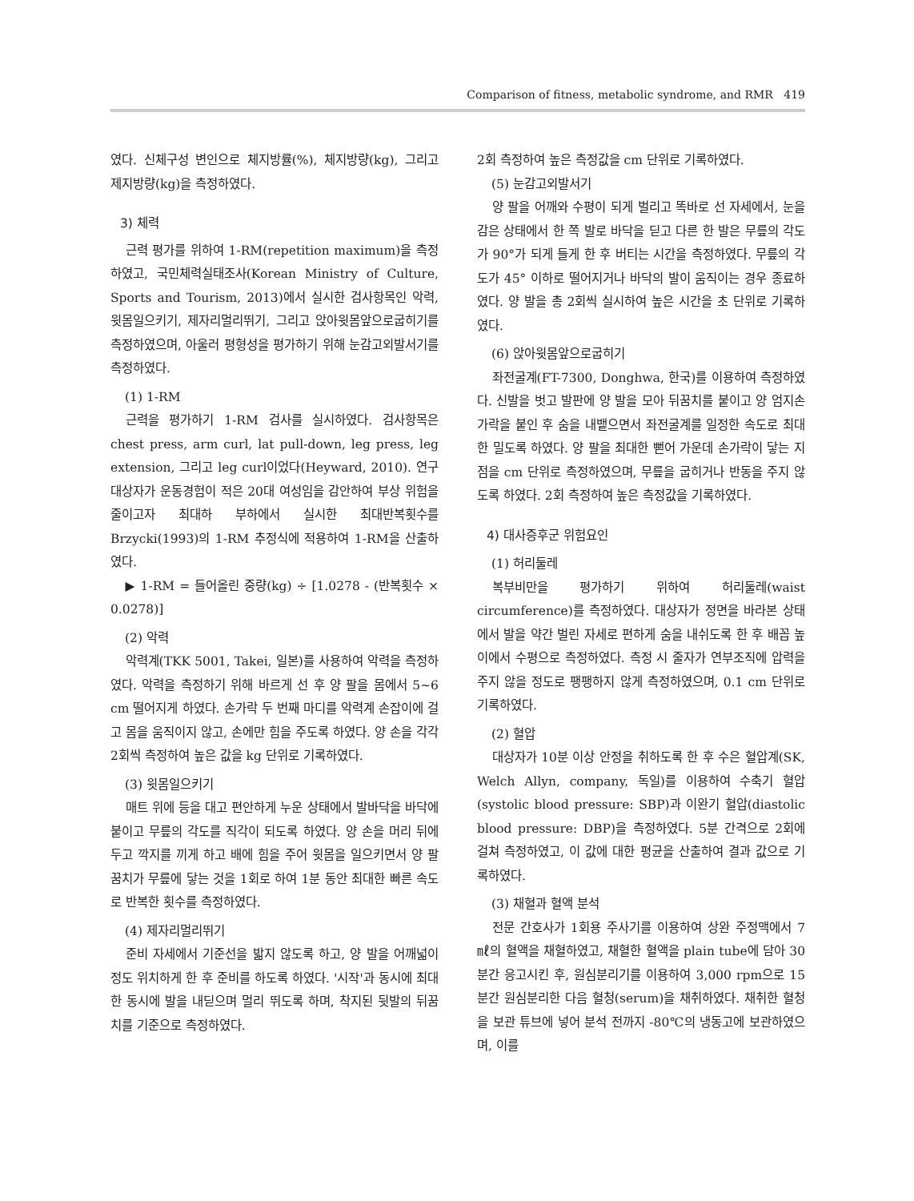Comparison of fitness, metabolic syndrome, and RMR 419
였다. 신체구성 변인으로 체지방률(%), 체지방량(kg), 그리고 제지방량(kg)을 측정하였다.
3) 체력
근력 평가를 위하여 1-RM(repetition maximum)을 측정하였고, 국민체력실태조사(Korean Ministry of Culture, Sports and Tourism, 2013)에서 실시한 검사항목인 악력, 윗몸일으키기, 제자리멀리뛰기, 그리고 앉아윗몸앞으로굽히기를 측정하였으며, 아울러 평형성을 평가하기 위해 눈감고외발서기를 측정하였다.
(1) 1-RM
근력을 평가하기 1-RM 검사를 실시하였다. 검사항목은 chest press, arm curl, lat pull-down, leg press, leg extension, 그리고 leg curl이었다(Heyward, 2010). 연구 대상자가 운동경험이 적은 20대 여성임을 감안하여 부상 위험을 줄이고자 최대하 부하에서 실시한 최대반복횟수를 Brzycki(1993)의 1-RM 추정식에 적용하여 1-RM을 산출하였다.
▶ 1-RM = 들어올린 중량(kg) ÷ [1.0278 - (반복횟수 × 0.0278)]
(2) 악력
악력계(TKK 5001, Takei, 일본)를 사용하여 악력을 측정하였다. 악력을 측정하기 위해 바르게 선 후 양 팔을 몸에서 5~6 cm 떨어지게 하였다. 손가락 두 번째 마디를 악력계 손잡이에 걸고 몸을 움직이지 않고, 손에만 힘을 주도록 하였다. 양 손을 각각 2회씩 측정하여 높은 값을 kg 단위로 기록하였다.
(3) 윗몸일으키기
매트 위에 등을 대고 편안하게 누운 상태에서 발바닥을 바닥에 붙이고 무릎의 각도를 직각이 되도록 하였다. 양 손을 머리 뒤에 두고 깍지를 끼게 하고 배에 힘을 주어 윗몸을 일으키면서 양 팔꿈치가 무릎에 닿는 것을 1회로 하여 1분 동안 최대한 빠른 속도로 반복한 횟수를 측정하였다.
(4) 제자리멀리뛰기
준비 자세에서 기준선을 밟지 않도록 하고, 양 발을 어깨넓이 정도 위치하게 한 후 준비를 하도록 하였다. '시작'과 동시에 최대한 동시에 발을 내딛으며 멀리 뛰도록 하며, 착지된 뒷발의 뒤꿈치를 기준으로 측정하였다.
2회 측정하여 높은 측정값을 cm 단위로 기록하였다.
(5) 눈감고외발서기
양 팔을 어깨와 수평이 되게 벌리고 똑바로 선 자세에서, 눈을 감은 상태에서 한 쪽 발로 바닥을 딛고 다른 한 발은 무릎의 각도가 90°가 되게 들게 한 후 버티는 시간을 측정하였다. 무릎의 각도가 45° 이하로 떨어지거나 바닥의 발이 움직이는 경우 종료하였다. 양 발을 총 2회씩 실시하여 높은 시간을 초 단위로 기록하였다.
(6) 앉아윗몸앞으로굽히기
좌전굴계(FT-7300, Donghwa, 한국)를 이용하여 측정하였다. 신발을 벗고 발판에 양 발을 모아 뒤꿈치를 붙이고 양 엄지손가락을 붙인 후 숨을 내뱉으면서 좌전굴계를 일정한 속도로 최대한 밀도록 하였다. 양 팔을 최대한 뻗어 가운데 손가락이 닿는 지점을 cm 단위로 측정하였으며, 무릎을 굽히거나 반동을 주지 않도록 하였다. 2회 측정하여 높은 측정값을 기록하였다.
4) 대사증후군 위험요인
(1) 허리둘레
복부비만을 평가하기 위하여 허리둘레(waist circumference)를 측정하였다. 대상자가 정면을 바라본 상태에서 발을 약간 벌린 자세로 편하게 숨을 내쉬도록 한 후 배꼽 높이에서 수평으로 측정하였다. 측정 시 줄자가 연부조직에 압력을 주지 않을 정도로 팽팽하지 않게 측정하였으며, 0.1 cm 단위로 기록하였다.
(2) 혈압
대상자가 10분 이상 안정을 취하도록 한 후 수은 혈압계(SK, Welch Allyn, company, 독일)를 이용하여 수축기 혈압(systolic blood pressure: SBP)과 이완기 혈압(diastolic blood pressure: DBP)을 측정하였다. 5분 간격으로 2회에 걸쳐 측정하였고, 이 값에 대한 평균을 산출하여 결과 값으로 기록하였다.
(3) 채혈과 혈액 분석
전문 간호사가 1회용 주사기를 이용하여 상완 주정맥에서 7 ㎖의 혈액을 채혈하였고, 채혈한 혈액을 plain tube에 담아 30분간 응고시킨 후, 원심분리기를 이용하여 3,000 rpm으로 15분간 원심분리한 다음 혈청(serum)을 채취하였다. 채취한 혈청을 보관 튜브에 넣어 분석 전까지 -80℃의 냉동고에 보관하였으며, 이를